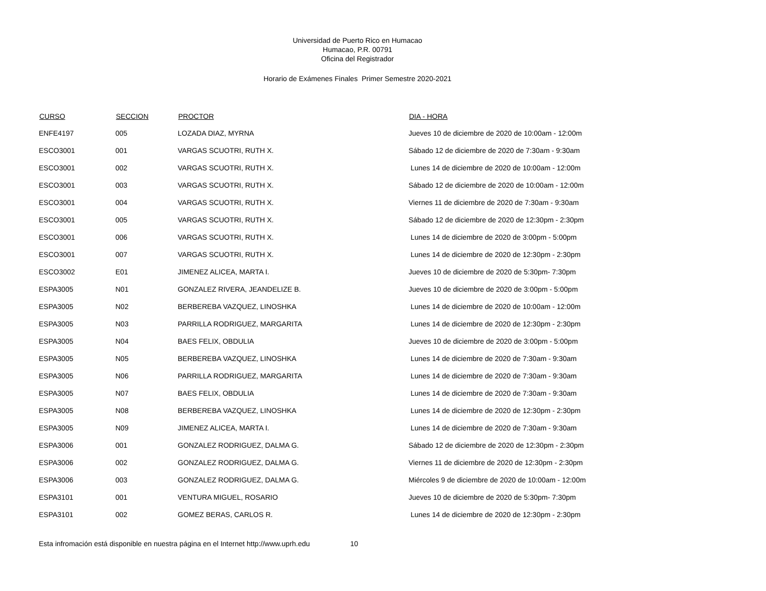Universidad de Puerto Rico en Humacao
Humacao, P.R. 00791
Oficina del Registrador
Horario de Exámenes Finales Primer Semestre 2020-2021
| CURSO | SECCION | PROCTOR | DIA - HORA |
| --- | --- | --- | --- |
| ENFE4197 | 005 | LOZADA DIAZ, MYRNA | Jueves 10 de diciembre de 2020 de 10:00am - 12:00m |
| ESCO3001 | 001 | VARGAS SCUOTRI, RUTH X. | Sábado 12 de diciembre de 2020 de 7:30am - 9:30am |
| ESCO3001 | 002 | VARGAS SCUOTRI, RUTH X. | Lunes 14 de diciembre de 2020 de 10:00am - 12:00m |
| ESCO3001 | 003 | VARGAS SCUOTRI, RUTH X. | Sábado 12 de diciembre de 2020 de 10:00am - 12:00m |
| ESCO3001 | 004 | VARGAS SCUOTRI, RUTH X. | Viernes 11 de diciembre de 2020 de 7:30am - 9:30am |
| ESCO3001 | 005 | VARGAS SCUOTRI, RUTH X. | Sábado 12 de diciembre de 2020 de 12:30pm - 2:30pm |
| ESCO3001 | 006 | VARGAS SCUOTRI, RUTH X. | Lunes 14 de diciembre de 2020 de 3:00pm - 5:00pm |
| ESCO3001 | 007 | VARGAS SCUOTRI, RUTH X. | Lunes 14 de diciembre de 2020 de 12:30pm - 2:30pm |
| ESCO3002 | E01 | JIMENEZ ALICEA, MARTA I. | Jueves 10 de diciembre de 2020 de 5:30pm- 7:30pm |
| ESPA3005 | N01 | GONZALEZ RIVERA, JEANDELIZE B. | Jueves 10 de diciembre de 2020 de 3:00pm - 5:00pm |
| ESPA3005 | N02 | BERBEREBA VAZQUEZ, LINOSHKA | Lunes 14 de diciembre de 2020 de 10:00am - 12:00m |
| ESPA3005 | N03 | PARRILLA RODRIGUEZ, MARGARITA | Lunes 14 de diciembre de 2020 de 12:30pm - 2:30pm |
| ESPA3005 | N04 | BAES FELIX, OBDULIA | Jueves 10 de diciembre de 2020 de 3:00pm - 5:00pm |
| ESPA3005 | N05 | BERBEREBA VAZQUEZ, LINOSHKA | Lunes 14 de diciembre de 2020 de 7:30am - 9:30am |
| ESPA3005 | N06 | PARRILLA RODRIGUEZ, MARGARITA | Lunes 14 de diciembre de 2020 de 7:30am - 9:30am |
| ESPA3005 | N07 | BAES FELIX, OBDULIA | Lunes 14 de diciembre de 2020 de 7:30am - 9:30am |
| ESPA3005 | N08 | BERBEREBA VAZQUEZ, LINOSHKA | Lunes 14 de diciembre de 2020 de 12:30pm - 2:30pm |
| ESPA3005 | N09 | JIMENEZ ALICEA, MARTA I. | Lunes 14 de diciembre de 2020 de 7:30am - 9:30am |
| ESPA3006 | 001 | GONZALEZ RODRIGUEZ, DALMA G. | Sábado 12 de diciembre de 2020 de 12:30pm - 2:30pm |
| ESPA3006 | 002 | GONZALEZ RODRIGUEZ, DALMA G. | Viernes 11 de diciembre de 2020 de 12:30pm - 2:30pm |
| ESPA3006 | 003 | GONZALEZ RODRIGUEZ, DALMA G. | Miércoles 9 de diciembre de 2020 de 10:00am - 12:00m |
| ESPA3101 | 001 | VENTURA MIGUEL, ROSARIO | Jueves 10 de diciembre de 2020 de 5:30pm- 7:30pm |
| ESPA3101 | 002 | GOMEZ BERAS, CARLOS R. | Lunes 14 de diciembre de 2020 de 12:30pm - 2:30pm |
Esta infromación está disponible en nuestra página en el Internet http://www.uprh.edu 10